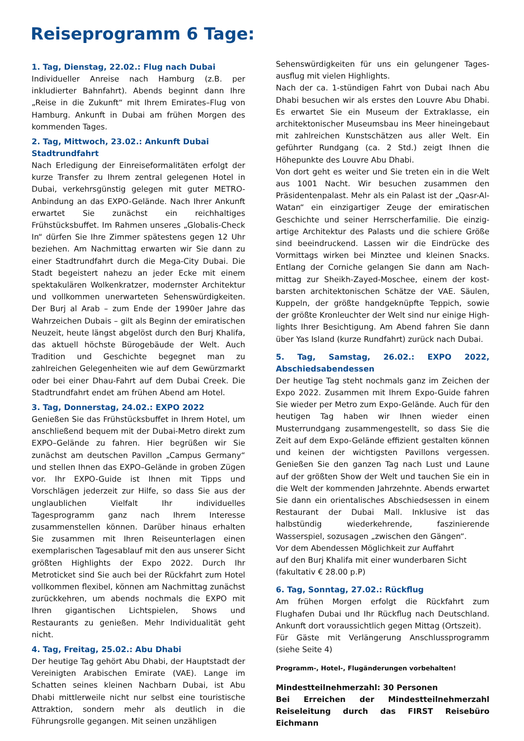Reiseprogramm 6 Tage:
1. Tag, Dienstag, 22.02.: Flug nach Dubai
Individueller Anreise nach Hamburg (z.B. per inkludierter Bahnfahrt). Abends beginnt dann Ihre „Reise in die Zukunft“ mit Ihrem Emirates–Flug von Hamburg. Ankunft in Dubai am frühen Morgen des kommenden Tages.
2. Tag, Mittwoch, 23.02.: Ankunft Dubai
Stadtrundfahrt
Nach Erledigung der Einreiseformalitäten erfolgt der kurze Transfer zu Ihrem zentral gelegenen Hotel in Dubai, verkehrsgünstig gelegen mit guter METRO-Anbindung an das EXPO-Gelände. Nach Ihrer Ankunft erwartet Sie zunächst ein reichhaltiges Frühstücksbuffet. Im Rahmen unseres „Globalis-Check In“ dürfen Sie Ihre Zimmer spätestens gegen 12 Uhr beziehen. Am Nachmittag erwarten wir Sie dann zu einer Stadtrundfahrt durch die Mega-City Dubai. Die Stadt begeistert nahezu an jeder Ecke mit einem spektakulären Wolkenkratzer, modernster Architektur und vollkommen unerwarteten Sehenswürdigkeiten. Der Burj al Arab – zum Ende der 1990er Jahre das Wahrzeichen Dubais – gilt als Beginn der emiratischen Neuzeit, heute längst abgelöst durch den Burj Khalifa, das aktuell höchste Bürogebäude der Welt. Auch Tradition und Geschichte begegnet man zu zahlreichen Gelegenheiten wie auf dem Gewürzmarkt oder bei einer Dhau-Fahrt auf dem Dubai Creek. Die Stadtrundfahrt endet am frühen Abend am Hotel.
3. Tag, Donnerstag, 24.02.: EXPO 2022
Genießen Sie das Frühstücksbuffet in Ihrem Hotel, um anschließend bequem mit der Dubai-Metro direkt zum EXPO–Gelände zu fahren. Hier begrüßen wir Sie zunächst am deutschen Pavillon „Campus Germany“ und stellen Ihnen das EXPO–Gelände in groben Zügen vor. Ihr EXPO-Guide ist Ihnen mit Tipps und Vorschlägen jederzeit zur Hilfe, so dass Sie aus der unglaublichen Vielfalt Ihr individuelles Tagesprogramm ganz nach Ihrem Interesse zusammenstellen können. Darüber hinaus erhalten Sie zusammen mit Ihren Reiseunterlagen einen exemplarischen Tagesablauf mit den aus unserer Sicht größten Highlights der Expo 2022. Durch Ihr Metroticket sind Sie auch bei der Rückfahrt zum Hotel vollkommen flexibel, können am Nachmittag zunächst zurückkehren, um abends nochmals die EXPO mit Ihren gigantischen Lichtspielen, Shows und Restaurants zu genießen. Mehr Individualität geht nicht.
4. Tag, Freitag, 25.02.: Abu Dhabi
Der heutige Tag gehört Abu Dhabi, der Hauptstadt der Vereinigten Arabischen Emirate (VAE). Lange im Schatten seines kleinen Nachbarn Dubai, ist Abu Dhabi mittlerweile nicht nur selbst eine touristische Attraktion, sondern mehr als deutlich in die Führungsrolle gegangen. Mit seinen unzähligen
Sehenswürdigkeiten für uns ein gelungener Tages-ausflug mit vielen Highlights.
Nach der ca. 1-stündigen Fahrt von Dubai nach Abu Dhabi besuchen wir als erstes den Louvre Abu Dhabi. Es erwartet Sie ein Museum der Extraklasse, ein architektonischer Museumsbau ins Meer hineingebaut mit zahlreichen Kunstschätzen aus aller Welt. Ein geführter Rundgang (ca. 2 Std.) zeigt Ihnen die Höhepunkte des Louvre Abu Dhabi.
Von dort geht es weiter und Sie treten ein in die Welt aus 1001 Nacht. Wir besuchen zusammen den Präsidentenpalast. Mehr als ein Palast ist der „Qasr-Al-Watan“ ein einzigartiger Zeuge der emiratischen Geschichte und seiner Herrscherfamilie. Die einzig-artige Architektur des Palasts und die schiere Größe sind beeindruckend. Lassen wir die Eindrücke des Vormittags wirken bei Minztee und kleinen Snacks. Entlang der Corniche gelangen Sie dann am Nach-mittag zur Sheikh-Zayed-Moschee, einem der kost-barsten architektonischen Schätze der VAE. Säulen, Kuppeln, der größte handgeknüpfte Teppich, sowie der größte Kronleuchter der Welt sind nur einige High-lights Ihrer Besichtigung. Am Abend fahren Sie dann über Yas Island (kurze Rundfahrt) zurück nach Dubai.
5. Tag, Samstag, 26.02.: EXPO 2022, Abschiedsabendessen
Der heutige Tag steht nochmals ganz im Zeichen der Expo 2022. Zusammen mit Ihrem Expo-Guide fahren Sie wieder per Metro zum Expo-Gelände. Auch für den heutigen Tag haben wir Ihnen wieder einen Musterrundgang zusammengestellt, so dass Sie die Zeit auf dem Expo-Gelände effizient gestalten können und keinen der wichtigsten Pavillons vergessen. Genießen Sie den ganzen Tag nach Lust und Laune auf der größten Show der Welt und tauchen Sie ein in die Welt der kommenden Jahrzehnte. Abends erwartet Sie dann ein orientalisches Abschiedsessen in einem Restaurant der Dubai Mall. Inklusive ist das halbstündig wiederkehrende, faszinierende Wasserspiel, sozusagen „zwischen den Gängen“.
Vor dem Abendessen Möglichkeit zur Auffahrt
auf den Burj Khalifa mit einer wunderbaren Sicht
(fakultativ € 28.00 p.P)
6. Tag, Sonntag, 27.02.: Rückflug
Am frühen Morgen erfolgt die Rückfahrt zum Flughafen Dubai und Ihr Rückflug nach Deutschland. Ankunft dort voraussichtlich gegen Mittag (Ortszeit).
Für Gäste mit Verlängerung Anschlussprogramm (siehe Seite 4)
Programm-, Hotel-, Flugänderungen vorbehalten!
Mindestteilnehmerzahl: 30 Personen
Bei Erreichen der Mindestteilnehmerzahl Reiseleitung durch das FIRST Reisebüro Eichmann